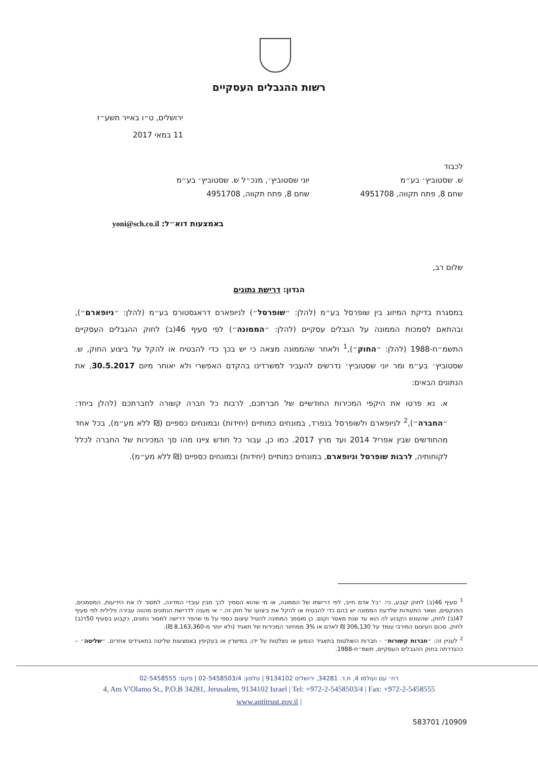רשות ההגבלים העסקיים
ירושלים, ט״ו באייר תשע״ז
11 במאי 2017
לכבוד
ש. שסטוביץ׳ בע״מ
שחם 8, פתח תקווה, 4951708
יוני שסטוביץ׳, מנכ״ל ש. שסטוביץ׳ בע״מ
שחם 8, פתח תקווה, 4951708
באמצעות דוא״ל: yoni@sch.co.il
שלום רב,
הנדון: דרישת נתונים
במסגרת בדיקת המיזוג בין שופרסל בע״מ (להלן: ״שופרסל״) לניופארם דראגסטורס בע״מ (להלן: ״ניופארם״), ובהתאם לסמכות הממונה על הגבלים עסקיים (להלן: ״הממונה״) לפי סעיף 46(ב) לחוק ההגבלים העסקיים התשמ״ח-1988 (להלן: ״החוק״),<sup>1</sup> ולאחר שהממונה מצאה כי יש בכך כדי להבטיח או להקל על ביצוע החוק, ש. שסטוביץ׳ בע״מ ומר יוני שסטוביץ׳ נדרשים להעביר למשרדינו בהקדם האפשרי ולא יאוחר מיום 30.5.2017, את הנתונים הבאים:
א. נא פרטו את היקפי המכירות החודשיים של חברתכם, לרבות כל חברה קשורה לחברתכם (להלן ביחד: ״החברה״),<sup>2</sup> לניופארם ולשופרסל בנפרד, במונחים כמותיים (יחידות) ובמונחים כספיים (₪ ללא מע״מ), בכל אחד מהחודשים שבין אפריל 2014 ועד מרץ 2017. כמו כן, עבור כל חודש ציינו מהו סך המכירות של החברה לכלל לקוחותיה, לרבות שופרסל וניופארם, במונחים כמותיים (יחידות) ובמונחים כספיים (₪ ללא מע״מ).
<sup>1</sup> סעיף 46(ב) לחוק קובע, כי: ״כל אדם חייב, לפי דרישתו של הממונה, או מי שהוא הסמיך לכך מבין עובדי המדינה, למסור לו את הידיעות, המסמכים, הפנקסים, ושאר התעודות שלדעת הממונה יש בהם כדי להבטיח או להקל את ביצועו של חוק זה.״ אי מענה לדרישת הנתונים מהווה עבירה פלילית לפי סעיף 47(ב) לחוק, שהעונש הקבוע לה הוא עד שנת מאסר וקנס. כן מוסמך הממונה להטיל עיצום כספי על מי שהפר דרישה למסור נתונים, כקבוע בסעיף 50ד(ב) לחוק. סכום העיצום המירבי עומד על 306,130 ₪ לאדם או 3% ממחזור המכירות של תאגיד (ולא יותר מ-8,163,360 ₪).
<sup>2</sup> לעניין זה: ״חברות קשורות״ - חברות השולטות בתאגיד הנמען או נשלטות על ידו, במישרין או בעקיפין באמצעות שליטה בתאגידים אחרים. ״שליטה״ – כהגדרתה בחוק ההגבלים העסקיים, תשמ״ח-1988.
רח׳ עם ועולמו 4, ת.ד. 34281, ירושלים 9134102 | טלפון: 02-5458503/4 | פקס: 02-5458555
4, Am V'Olamo St., P.O.B 34281, Jerusalem, 9134102 Israel | Tel: +972-2-5458503/4 | Fax: +972-2-5458555
www.antitrust.gov.il |
583701 /10909